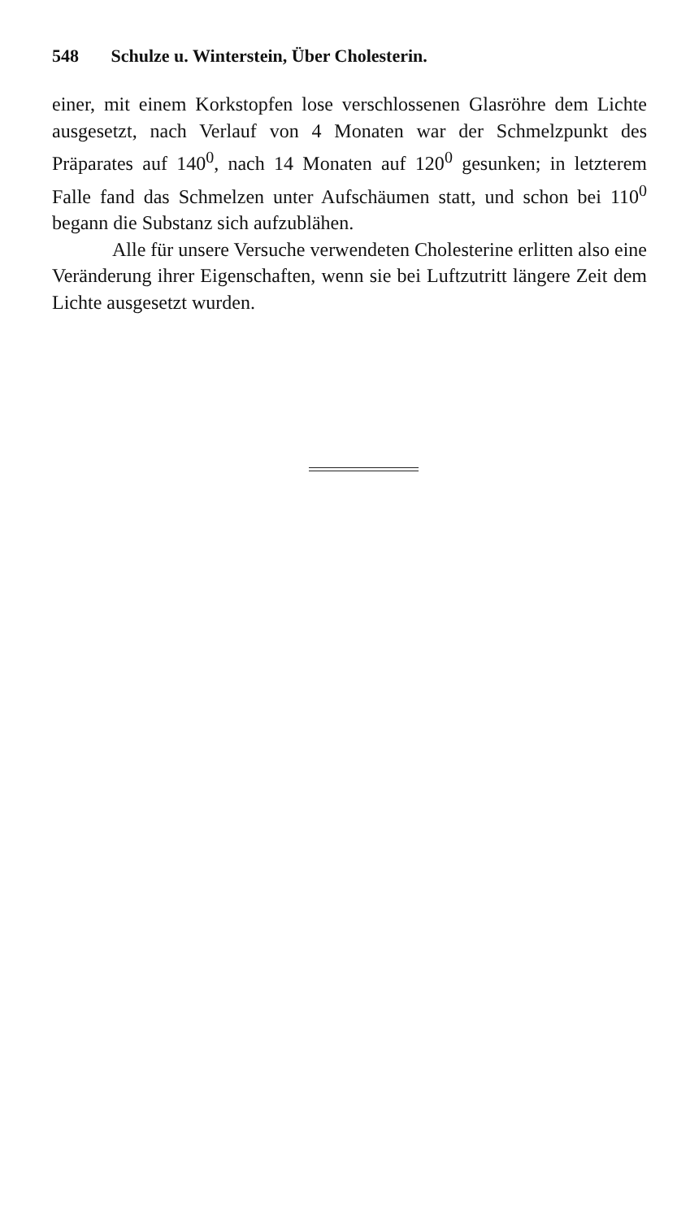548 Schulze u. Winterstein, Über Cholesterin.
einer, mit einem Korkstopfen lose verschlossenen Glasröhre dem Lichte ausgesetzt, nach Verlauf von 4 Monaten war der Schmelzpunkt des Präparates auf 140<sup>0</sup>, nach 14 Monaten auf 120<sup>0</sup> gesunken; in letzterem Falle fand das Schmelzen unter Aufschäumen statt, und schon bei 110<sup>0</sup> begann die Substanz sich aufzublähen.
Alle für unsere Versuche verwendeten Cholesterine erlitten also eine Veränderung ihrer Eigenschaften, wenn sie bei Luftzutritt längere Zeit dem Lichte ausgesetzt wurden.